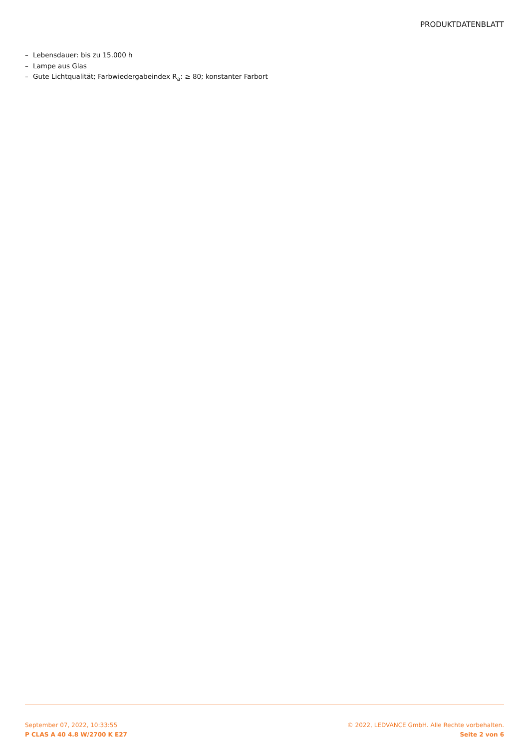PRODUKTDATENBLATT
– Lebensdauer: bis zu 15.000 h
– Lampe aus Glas
– Gute Lichtqualität; Farbwiedergabeindex R<sub>a</sub>: ≥ 80; konstanter Farbort
September 07, 2022, 10:33:55
P CLAS A 40 4.8 W/2700 K E27
© 2022, LEDVANCE GmbH. Alle Rechte vorbehalten.
Seite 2 von 6